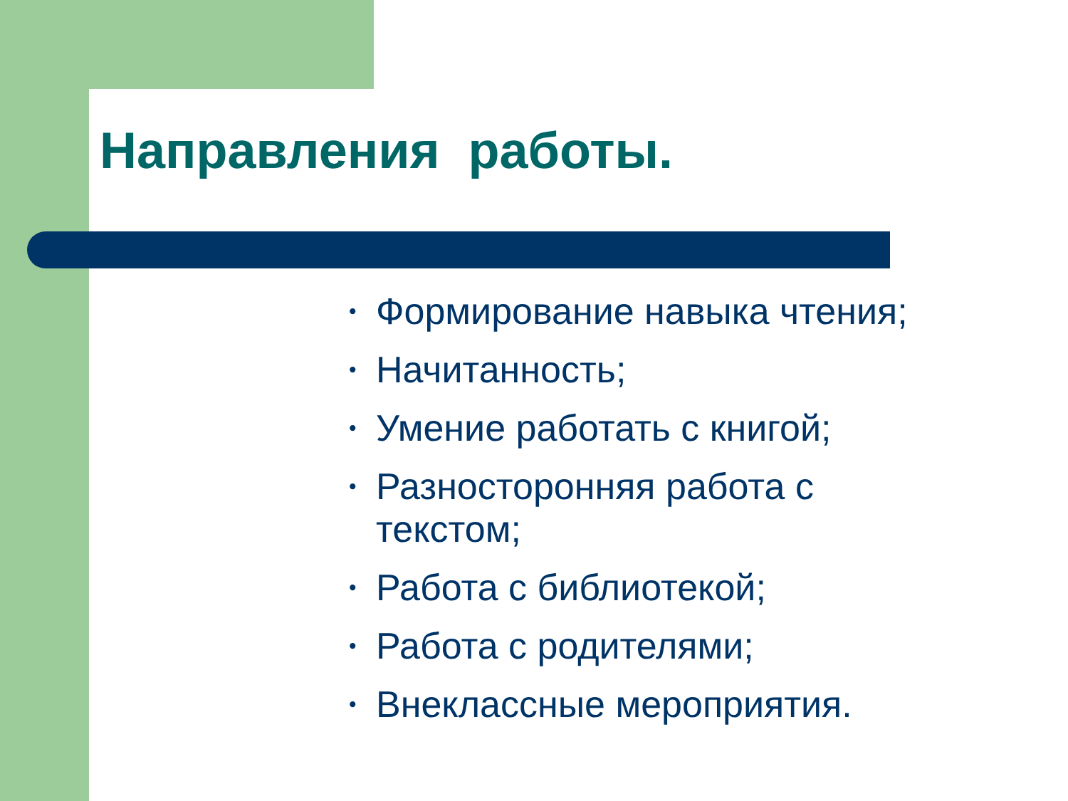Направления работы.
• Формирование навыка чтения;
• Начитанность;
• Умение работать с книгой;
• Разносторонняя работа с текстом;
• Работа с библиотекой;
• Работа с родителями;
• Внеклассные мероприятия.